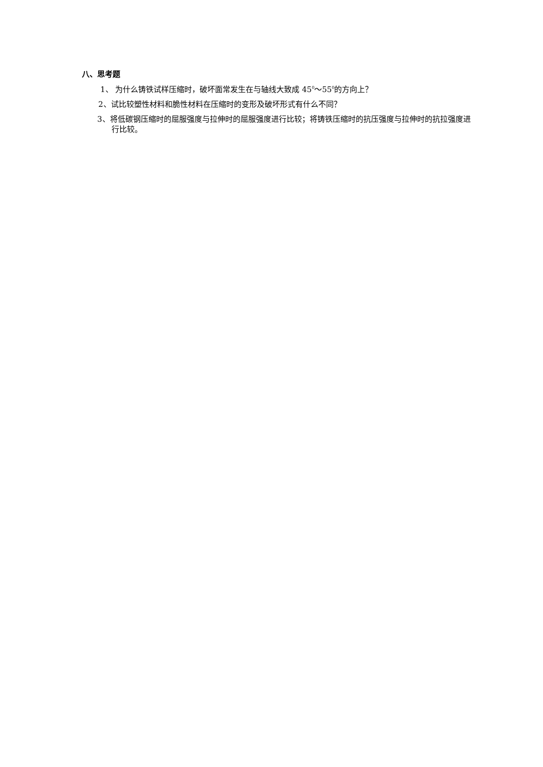八、思考题
1、 为什么铸铁试样压缩时，破坏面常发生在与轴线大致成 45<sup>0</sup>～55<sup>0</sup>的方向上？
2、试比较塑性材料和脆性材料在压缩时的变形及破坏形式有什么不同？
3、将低碳钢压缩时的屈服强度与拉伸时的屈服强度进行比较；将铸铁压缩时的抗压强度与拉伸时的抗拉强度进行比较。